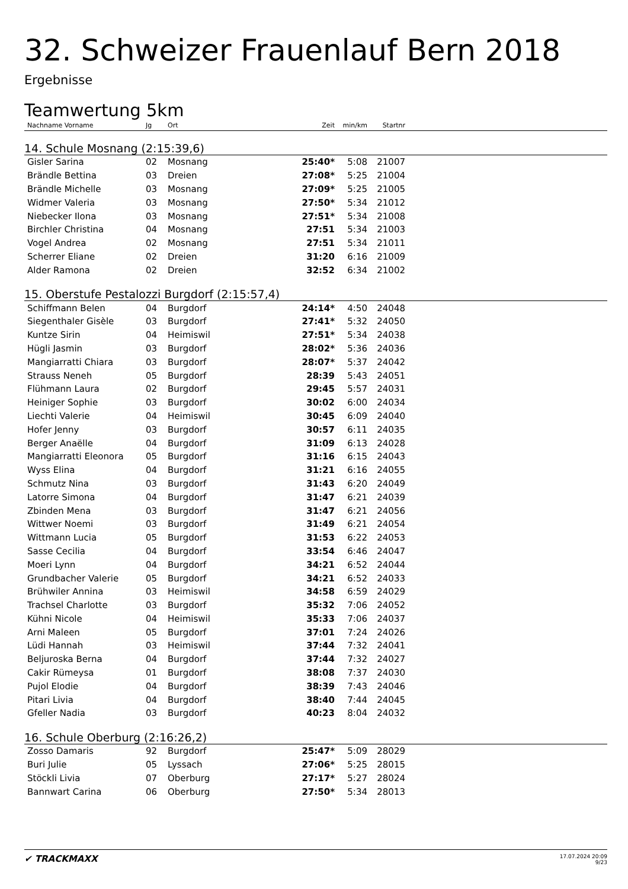32. Schweizer Frauenlauf Bern 2018
Ergebnisse
Teamwertung 5km
| Nachname Vorname | Jg | Ort | Zeit | min/km | Startnr | |
| --- | --- | --- | --- | --- | --- | --- |
| 14. Schule Mosnang (2:15:39,6) | | | | | | |
| Gisler Sarina | 02 | Mosnang | 25:40* | 5:08 | 21007 | |
| Brändle Bettina | 03 | Dreien | 27:08* | 5:25 | 21004 | |
| Brändle Michelle | 03 | Mosnang | 27:09* | 5:25 | 21005 | |
| Widmer Valeria | 03 | Mosnang | 27:50* | 5:34 | 21012 | |
| Niebecker Ilona | 03 | Mosnang | 27:51* | 5:34 | 21008 | |
| Birchler Christina | 04 | Mosnang | 27:51 | 5:34 | 21003 | |
| Vogel Andrea | 02 | Mosnang | 27:51 | 5:34 | 21011 | |
| Scherrer Eliane | 02 | Dreien | 31:20 | 6:16 | 21009 | |
| Alder Ramona | 02 | Dreien | 32:52 | 6:34 | 21002 | |
| 15. Oberstufe Pestalozzi Burgdorf (2:15:57,4) | | | | | | |
| Schiffmann Belen | 04 | Burgdorf | 24:14* | 4:50 | 24048 | |
| Siegenthaler Gisèle | 03 | Burgdorf | 27:41* | 5:32 | 24050 | |
| Kuntze Sirin | 04 | Heimiswil | 27:51* | 5:34 | 24038 | |
| Hügli Jasmin | 03 | Burgdorf | 28:02* | 5:36 | 24036 | |
| Mangiarratti Chiara | 03 | Burgdorf | 28:07* | 5:37 | 24042 | |
| Strauss Neneh | 05 | Burgdorf | 28:39 | 5:43 | 24051 | |
| Flühmann Laura | 02 | Burgdorf | 29:45 | 5:57 | 24031 | |
| Heiniger Sophie | 03 | Burgdorf | 30:02 | 6:00 | 24034 | |
| Liechti Valerie | 04 | Heimiswil | 30:45 | 6:09 | 24040 | |
| Hofer Jenny | 03 | Burgdorf | 30:57 | 6:11 | 24035 | |
| Berger Anaëlle | 04 | Burgdorf | 31:09 | 6:13 | 24028 | |
| Mangiarratti Eleonora | 05 | Burgdorf | 31:16 | 6:15 | 24043 | |
| Wyss Elina | 04 | Burgdorf | 31:21 | 6:16 | 24055 | |
| Schmutz Nina | 03 | Burgdorf | 31:43 | 6:20 | 24049 | |
| Latorre Simona | 04 | Burgdorf | 31:47 | 6:21 | 24039 | |
| Zbinden Mena | 03 | Burgdorf | 31:47 | 6:21 | 24056 | |
| Wittwer Noemi | 03 | Burgdorf | 31:49 | 6:21 | 24054 | |
| Wittmann Lucia | 05 | Burgdorf | 31:53 | 6:22 | 24053 | |
| Sasse Cecilia | 04 | Burgdorf | 33:54 | 6:46 | 24047 | |
| Moeri Lynn | 04 | Burgdorf | 34:21 | 6:52 | 24044 | |
| Grundbacher Valerie | 05 | Burgdorf | 34:21 | 6:52 | 24033 | |
| Brühwiler Annina | 03 | Heimiswil | 34:58 | 6:59 | 24029 | |
| Trachsel Charlotte | 03 | Burgdorf | 35:32 | 7:06 | 24052 | |
| Kühni Nicole | 04 | Heimiswil | 35:33 | 7:06 | 24037 | |
| Arni Maleen | 05 | Burgdorf | 37:01 | 7:24 | 24026 | |
| Lüdi Hannah | 03 | Heimiswil | 37:44 | 7:32 | 24041 | |
| Beljuroska Berna | 04 | Burgdorf | 37:44 | 7:32 | 24027 | |
| Cakir Rümeysa | 01 | Burgdorf | 38:08 | 7:37 | 24030 | |
| Pujol Elodie | 04 | Burgdorf | 38:39 | 7:43 | 24046 | |
| Pitari Livia | 04 | Burgdorf | 38:40 | 7:44 | 24045 | |
| Gfeller Nadia | 03 | Burgdorf | 40:23 | 8:04 | 24032 | |
| 16. Schule Oberburg (2:16:26,2) | | | | | | |
| Zosso Damaris | 92 | Burgdorf | 25:47* | 5:09 | 28029 | |
| Buri Julie | 05 | Lyssach | 27:06* | 5:25 | 28015 | |
| Stöckli Livia | 07 | Oberburg | 27:17* | 5:27 | 28024 | |
| Bannwart Carina | 06 | Oberburg | 27:50* | 5:34 | 28013 | |
✔ TRACKMAXX
17.07.2024 20:09
9/23